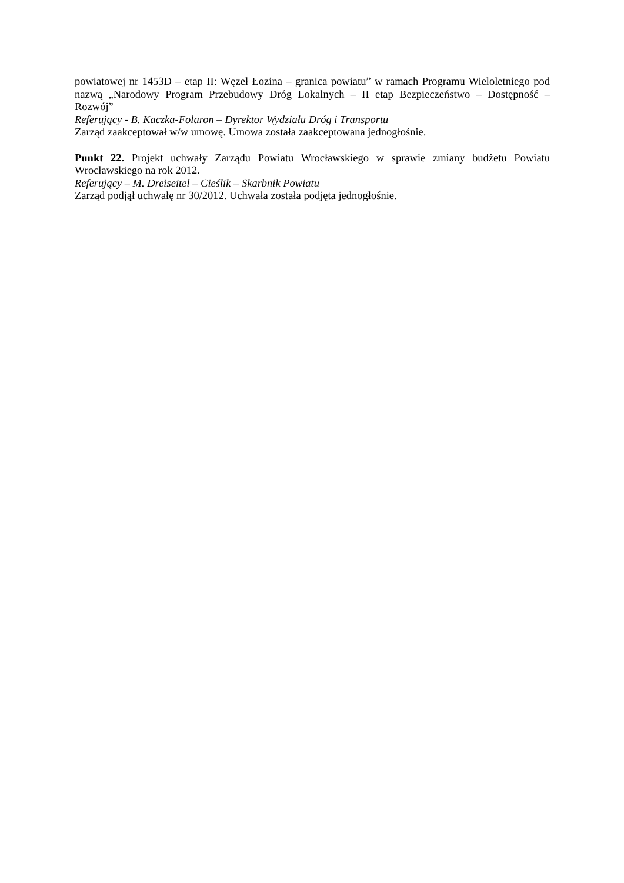powiatowej nr 1453D – etap II: Węzeł Łozina – granica powiatu” w ramach Programu Wieloletniego pod nazwą „Narodowy Program Przebudowy Dróg Lokalnych – II etap Bezpieczeństwo – Dostępność – Rozwój”
Referujący - B. Kaczka-Folaron – Dyrektor Wydziału Dróg i Transportu
Zarząd zaakceptował w/w umowę. Umowa została zaakceptowana jednogłośnie.
Punkt 22. Projekt uchwały Zarządu Powiatu Wrocławskiego w sprawie zmiany budżetu Powiatu Wrocławskiego na rok 2012.
Referujący – M. Dreiseitel – Cieślik – Skarbnik Powiatu
Zarząd podjął uchwałę nr 30/2012. Uchwała została podjęta jednogłośnie.